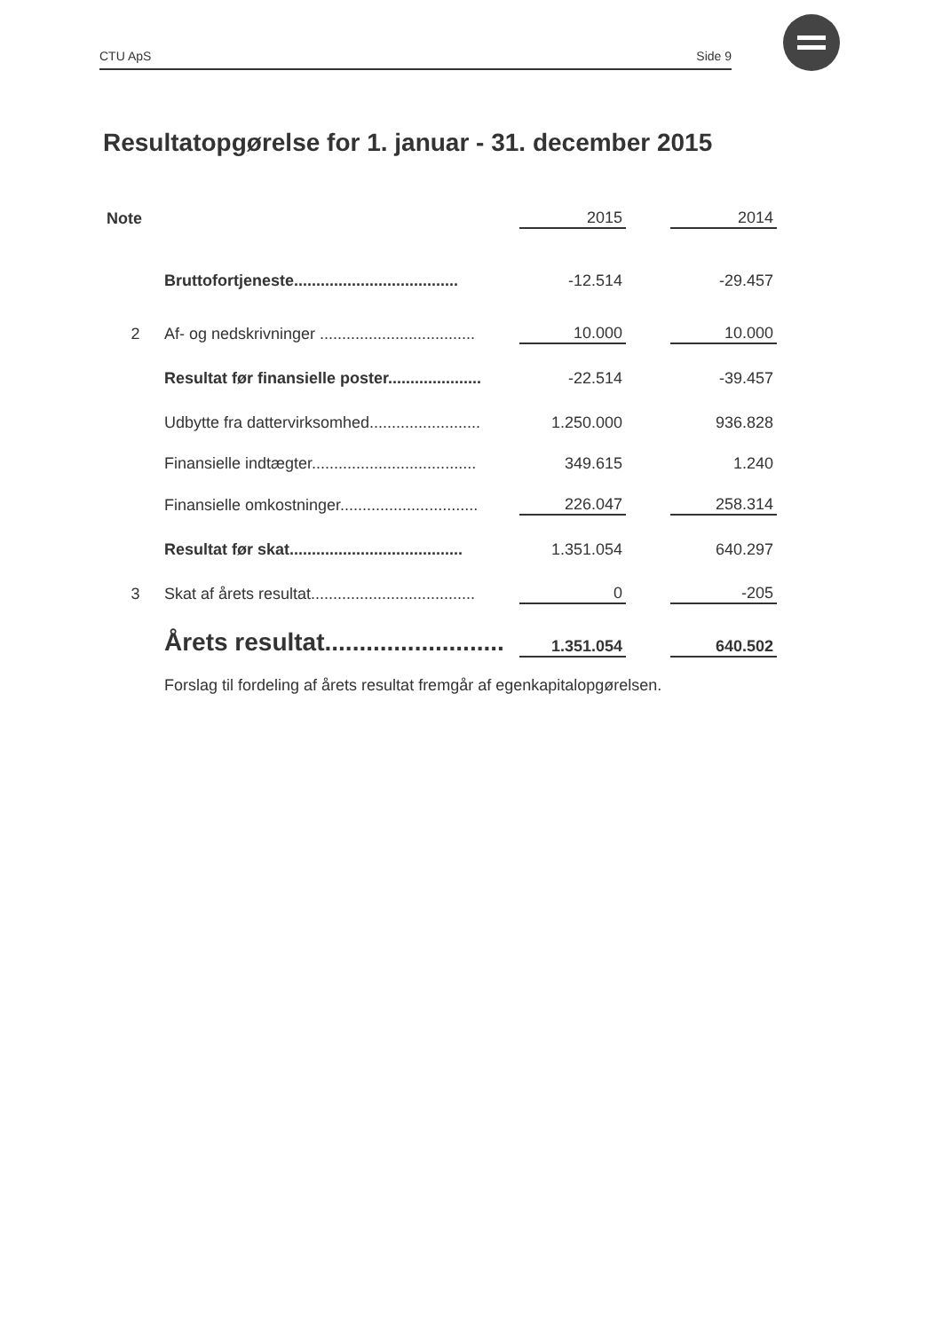CTU ApS Side 9
Resultatopgørelse for 1. januar - 31. december 2015
| Note | | 2015 | | 2014 |
| --- | --- | --- | --- | --- |
| | Bruttofortjeneste..................................... | -12.514 | | -29.457 |
| 2 | Af- og nedskrivninger ................................... | 10.000 | | 10.000 |
| | Resultat før finansielle poster..................... | -22.514 | | -39.457 |
| | Udbytte fra dattervirksomhed......................... | 1.250.000 | | 936.828 |
| | Finansielle indtægter..................................... | 349.615 | | 1.240 |
| | Finansielle omkostninger............................... | 226.047 | | 258.314 |
| | Resultat før skat....................................... | 1.351.054 | | 640.297 |
| 3 | Skat af årets resultat..................................... | 0 | | -205 |
| | Årets resultat.......................... | 1.351.054 | | 640.502 |
Forslag til fordeling af årets resultat fremgår af egenkapitalopgørelsen.